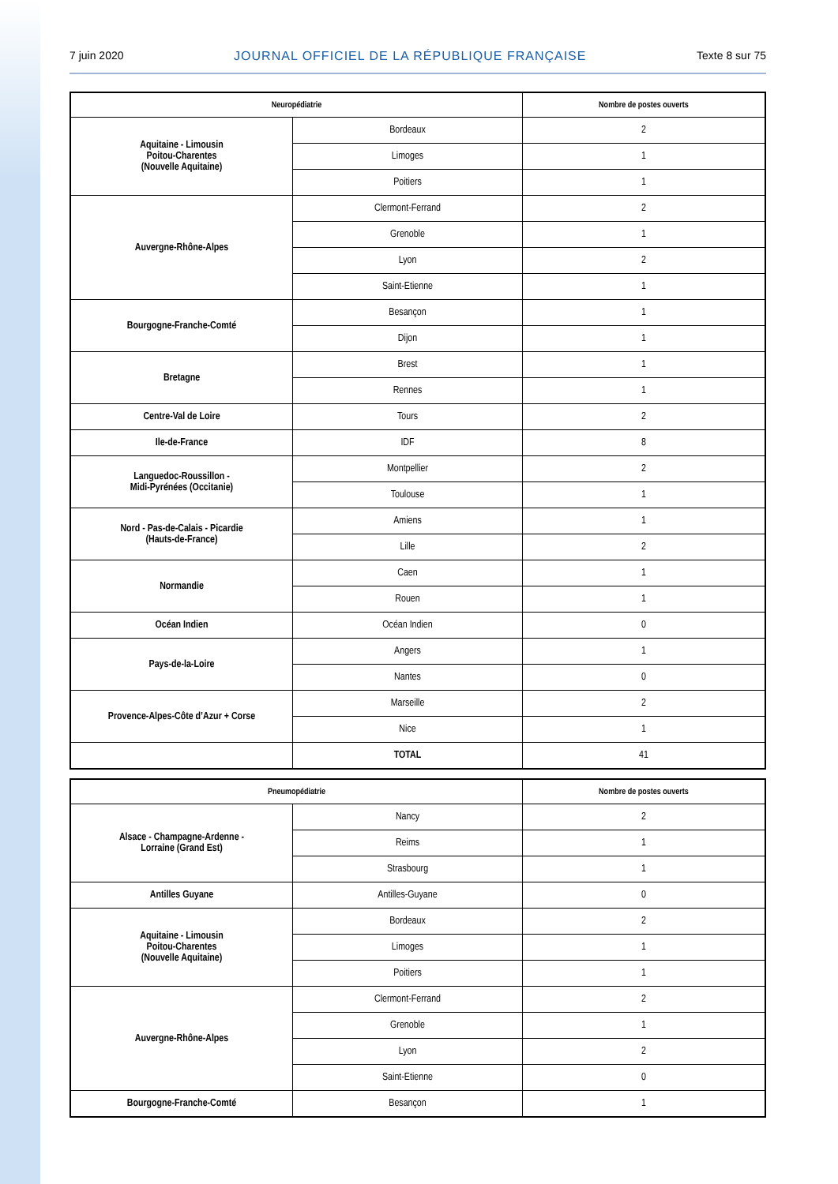7 juin 2020 JOURNAL OFFICIEL DE LA RÉPUBLIQUE FRANÇAISE Texte 8 sur 75
| Neuropédiatrie | | Nombre de postes ouverts |
| --- | --- | --- |
| Aquitaine - Limousin Poitou-Charentes (Nouvelle Aquitaine) | Bordeaux | 2 |
| | Limoges | 1 |
| | Poitiers | 1 |
| Auvergne-Rhône-Alpes | Clermont-Ferrand | 2 |
| | Grenoble | 1 |
| | Lyon | 2 |
| | Saint-Etienne | 1 |
| Bourgogne-Franche-Comté | Besançon | 1 |
| | Dijon | 1 |
| Bretagne | Brest | 1 |
| | Rennes | 1 |
| Centre-Val de Loire | Tours | 2 |
| Ile-de-France | IDF | 8 |
| Languedoc-Roussillon - Midi-Pyrénées (Occitanie) | Montpellier | 2 |
| | Toulouse | 1 |
| Nord - Pas-de-Calais - Picardie (Hauts-de-France) | Amiens | 1 |
| | Lille | 2 |
| Normandie | Caen | 1 |
| | Rouen | 1 |
| Océan Indien | Océan Indien | 0 |
| Pays-de-la-Loire | Angers | 1 |
| | Nantes | 0 |
| Provence-Alpes-Côte d’Azur + Corse | Marseille | 2 |
| | Nice | 1 |
| | TOTAL | 41 |
| Pneumopédiatrie | | Nombre de postes ouverts |
| --- | --- | --- |
| Alsace - Champagne-Ardenne - Lorraine (Grand Est) | Nancy | 2 |
| | Reims | 1 |
| | Strasbourg | 1 |
| Antilles Guyane | Antilles-Guyane | 0 |
| Aquitaine - Limousin Poitou-Charentes (Nouvelle Aquitaine) | Bordeaux | 2 |
| | Limoges | 1 |
| | Poitiers | 1 |
| Auvergne-Rhône-Alpes | Clermont-Ferrand | 2 |
| | Grenoble | 1 |
| | Lyon | 2 |
| | Saint-Etienne | 0 |
| Bourgogne-Franche-Comté | Besançon | 1 |